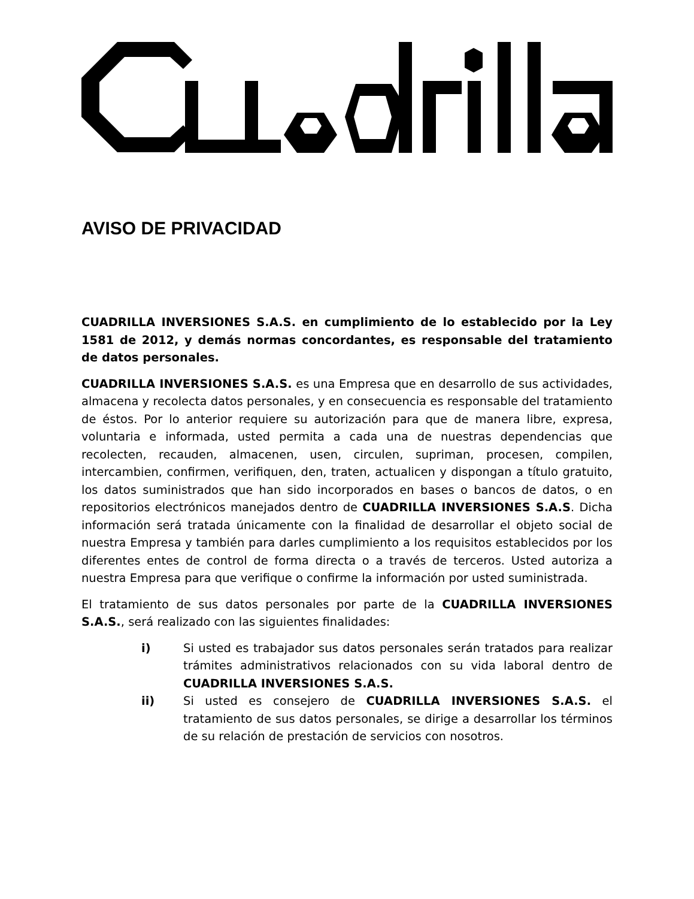AVISO DE PRIVACIDAD
CUADRILLA INVERSIONES S.A.S. en cumplimiento de lo establecido por la Ley 1581 de 2012, y demás normas concordantes, es responsable del tratamiento de datos personales.
CUADRILLA INVERSIONES S.A.S. es una Empresa que en desarrollo de sus actividades, almacena y recolecta datos personales, y en consecuencia es responsable del tratamiento de éstos. Por lo anterior requiere su autorización para que de manera libre, expresa, voluntaria e informada, usted permita a cada una de nuestras dependencias que recolecten, recauden, almacenen, usen, circulen, supriman, procesen, compilen, intercambien, confirmen, verifiquen, den, traten, actualicen y dispongan a título gratuito, los datos suministrados que han sido incorporados en bases o bancos de datos, o en repositorios electrónicos manejados dentro de CUADRILLA INVERSIONES S.A.S. Dicha información será tratada únicamente con la finalidad de desarrollar el objeto social de nuestra Empresa y también para darles cumplimiento a los requisitos establecidos por los diferentes entes de control de forma directa o a través de terceros. Usted autoriza a nuestra Empresa para que verifique o confirme la información por usted suministrada.
El tratamiento de sus datos personales por parte de la CUADRILLA INVERSIONES S.A.S., será realizado con las siguientes finalidades:
i) Si usted es trabajador sus datos personales serán tratados para realizar trámites administrativos relacionados con su vida laboral dentro de CUADRILLA INVERSIONES S.A.S.
ii) Si usted es consejero de CUADRILLA INVERSIONES S.A.S. el tratamiento de sus datos personales, se dirige a desarrollar los términos de su relación de prestación de servicios con nosotros.